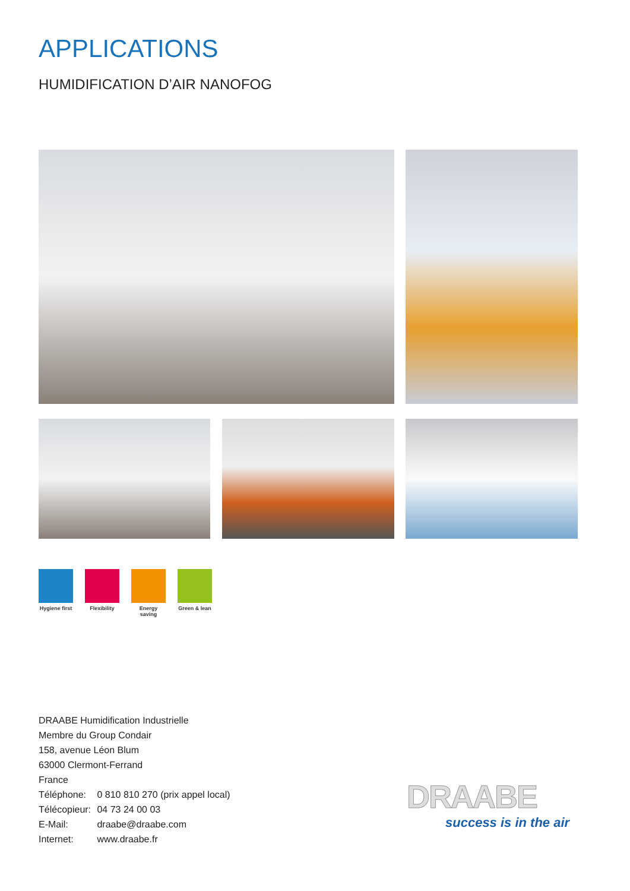APPLICATIONS
HUMIDIFICATION D’AIR NANOFOG
Hygiene first
Flexibility
Energy saving
Green & lean
DRAABE Humidification Industrielle
Membre du Group Condair
158, avenue Léon Blum
63000 Clermont-Ferrand
France
Téléphone: 0 810 810 270 (prix appel local)
Télécopieur: 04 73 24 00 03
E-Mail: draabe@draabe.com
Internet: www.draabe.fr
DRAABE
success is in the air